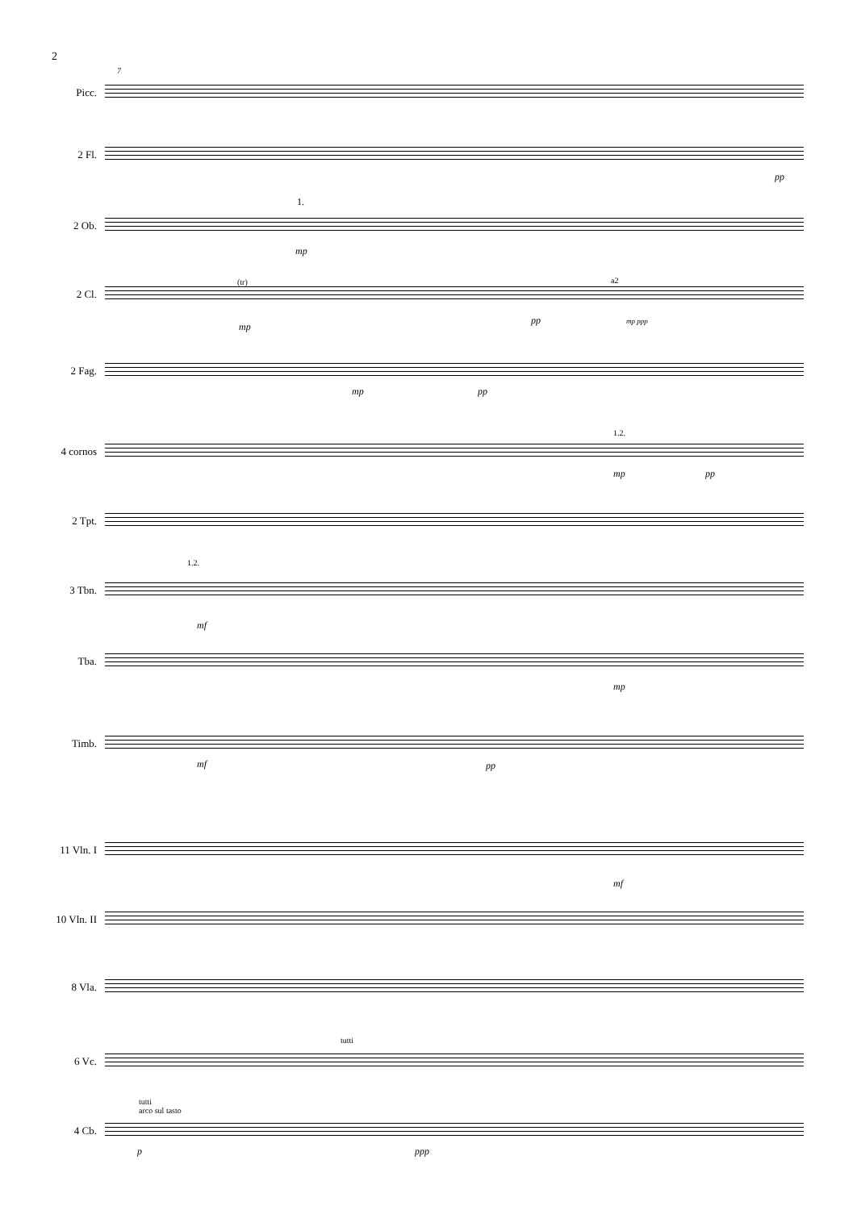2
7
Picc.
2 Fl.
pp
1.
2 Ob.
mp
(tr) a2
2 Cl.
mp
pp mp ppp
2 Fag.
mp pp
1.2.
4 cornos
mp pp
2 Tpt.
1.2.
3 Tbn.
mf
Tba.
mp
Timb.
mf pp
11 Vln. I
mf
10 Vln. II
8 Vla.
tutti
6 Vc.
tutti
arco sul tasto
4 Cb.
p ppp